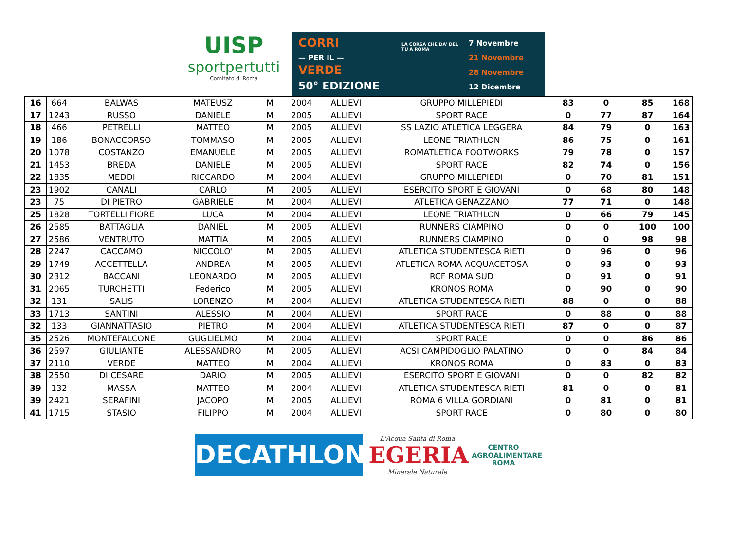UISP
sportpertutti
Comitato di Roma
CORRI
— PER IL —
VERDE
50° EDIZIONE
LA CORSA CHE DA' DEL TU A ROMA
7 Novembre
21 Novembre
28 Novembre
12 Dicembre
| 16 | 664 | BALWAS | MATEUSZ | M | 2004 | ALLIEVI | GRUPPO MILLEPIEDI | 83 | 0 | 85 | 168 |
| 17 | 1243 | RUSSO | DANIELE | M | 2005 | ALLIEVI | SPORT RACE | 0 | 77 | 87 | 164 |
| 18 | 466 | PETRELLI | MATTEO | M | 2005 | ALLIEVI | SS LAZIO ATLETICA LEGGERA | 84 | 79 | 0 | 163 |
| 19 | 186 | BONACCORSO | TOMMASO | M | 2005 | ALLIEVI | LEONE TRIATHLON | 86 | 75 | 0 | 161 |
| 20 | 1078 | COSTANZO | EMANUELE | M | 2005 | ALLIEVI | ROMATLETICA FOOTWORKS | 79 | 78 | 0 | 157 |
| 21 | 1453 | BREDA | DANIELE | M | 2005 | ALLIEVI | SPORT RACE | 82 | 74 | 0 | 156 |
| 22 | 1835 | MEDDI | RICCARDO | M | 2004 | ALLIEVI | GRUPPO MILLEPIEDI | 0 | 70 | 81 | 151 |
| 23 | 1902 | CANALI | CARLO | M | 2005 | ALLIEVI | ESERCITO SPORT E GIOVANI | 0 | 68 | 80 | 148 |
| 23 | 75 | DI PIETRO | GABRIELE | M | 2004 | ALLIEVI | ATLETICA GENAZZANO | 77 | 71 | 0 | 148 |
| 25 | 1828 | TORTELLI FIORE | LUCA | M | 2004 | ALLIEVI | LEONE TRIATHLON | 0 | 66 | 79 | 145 |
| 26 | 2585 | BATTAGLIA | DANIEL | M | 2005 | ALLIEVI | RUNNERS CIAMPINO | 0 | 0 | 100 | 100 |
| 27 | 2586 | VENTRUTO | MATTIA | M | 2005 | ALLIEVI | RUNNERS CIAMPINO | 0 | 0 | 98 | 98 |
| 28 | 2247 | CACCAMO | NICCOLO' | M | 2005 | ALLIEVI | ATLETICA STUDENTESCA RIETI | 0 | 96 | 0 | 96 |
| 29 | 1749 | ACCETTELLA | ANDREA | M | 2005 | ALLIEVI | ATLETICA ROMA ACQUACETOSA | 0 | 93 | 0 | 93 |
| 30 | 2312 | BACCANI | LEONARDO | M | 2005 | ALLIEVI | RCF ROMA SUD | 0 | 91 | 0 | 91 |
| 31 | 2065 | TURCHETTI | Federico | M | 2005 | ALLIEVI | KRONOS ROMA | 0 | 90 | 0 | 90 |
| 32 | 131 | SALIS | LORENZO | M | 2004 | ALLIEVI | ATLETICA STUDENTESCA RIETI | 88 | 0 | 0 | 88 |
| 33 | 1713 | SANTINI | ALESSIO | M | 2004 | ALLIEVI | SPORT RACE | 0 | 88 | 0 | 88 |
| 32 | 133 | GIANNATTASIO | PIETRO | M | 2004 | ALLIEVI | ATLETICA STUDENTESCA RIETI | 87 | 0 | 0 | 87 |
| 35 | 2526 | MONTEFALCONE | GUGLIELMO | M | 2004 | ALLIEVI | SPORT RACE | 0 | 0 | 86 | 86 |
| 36 | 2597 | GIULIANTE | ALESSANDRO | M | 2005 | ALLIEVI | ACSI CAMPIDOGLIO PALATINO | 0 | 0 | 84 | 84 |
| 37 | 2110 | VERDE | MATTEO | M | 2004 | ALLIEVI | KRONOS ROMA | 0 | 83 | 0 | 83 |
| 38 | 2550 | DI CESARE | DARIO | M | 2005 | ALLIEVI | ESERCITO SPORT E GIOVANI | 0 | 0 | 82 | 82 |
| 39 | 132 | MASSA | MATTEO | M | 2004 | ALLIEVI | ATLETICA STUDENTESCA RIETI | 81 | 0 | 0 | 81 |
| 39 | 2421 | SERAFINI | JACOPO | M | 2005 | ALLIEVI | ROMA 6 VILLA GORDIANI | 0 | 81 | 0 | 81 |
| 41 | 1715 | STASIO | FILIPPO | M | 2004 | ALLIEVI | SPORT RACE | 0 | 80 | 0 | 80 |
DECATHLON
L'Acqua Santa di Roma
EGERIA
Minerale Naturale
CENTRO
AGROALIMENTARE
ROMA